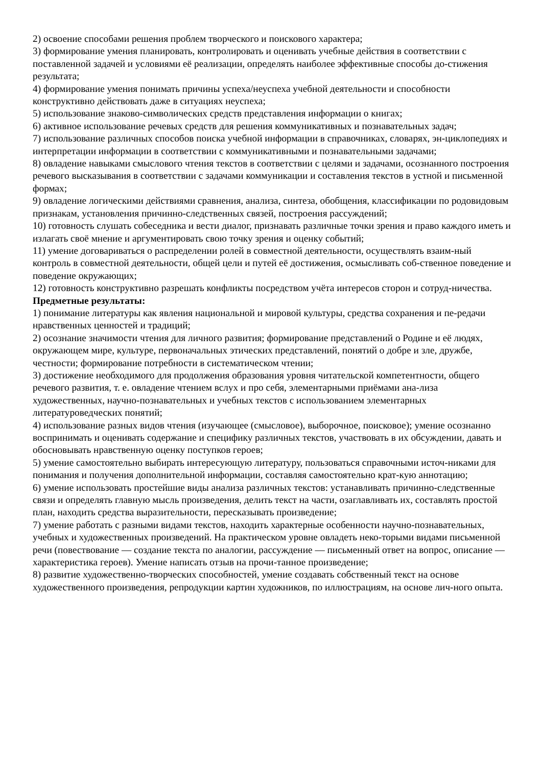2) освоение способами решения проблем творческого и поискового характера;
3) формирование умения планировать, контролировать и оценивать учебные действия в соответствии с поставленной задачей и условиями её реализации, определять наиболее эффективные способы до-стижения результата;
4) формирование умения понимать причины успеха/неуспеха учебной деятельности и способности конструктивно действовать даже в ситуациях неуспеха;
5) использование знаково-символических средств представления информации о книгах;
6) активное использование речевых средств для решения коммуникативных и познавательных задач;
7) использование различных способов поиска учебной информации в справочниках, словарях, эн-циклопедиях и интерпретации информации в соответствии с коммуникативными и познавательными задачами;
8) овладение навыками смыслового чтения текстов в соответствии с целями и задачами, осознанного построения речевого высказывания в соответствии с задачами коммуникации и составления текстов в устной и письменной формах;
9) овладение логическими действиями сравнения, анализа, синтеза, обобщения, классификации по родовидовым признакам, установления причинно-следственных связей, построения рассуждений;
10) готовность слушать собеседника и вести диалог, признавать различные точки зрения и право каждого иметь и излагать своё мнение и аргументировать свою точку зрения и оценку событий;
11) умение договариваться о распределении ролей в совместной деятельности, осуществлять взаим-ный контроль в совместной деятельности, общей цели и путей её достижения, осмысливать соб-ственное поведение и поведение окружающих;
12) готовность конструктивно разрешать конфликты посредством учёта интересов сторон и сотруд-ничества.
Предметные результаты:
1) понимание литературы как явления национальной и мировой культуры, средства сохранения и пе-редачи нравственных ценностей и традиций;
2) осознание значимости чтения для личного развития; формирование представлений о Родине и её людях, окружающем мире, культуре, первоначальных этических представлений, понятий о добре и зле, дружбе, честности; формирование потребности в систематическом чтении;
3) достижение необходимого для продолжения образования уровня читательской компетентности, общего речевого развития, т. е. овладение чтением вслух и про себя, элементарными приёмами ана-лиза художественных, научно-познавательных и учебных текстов с использованием элементарных литературоведческих понятий;
4) использование разных видов чтения (изучающее (смысловое), выборочное, поисковое); умение осознанно воспринимать и оценивать содержание и специфику различных текстов, участвовать в их обсуждении, давать и обосновывать нравственную оценку поступков героев;
5) умение самостоятельно выбирать интересующую литературу, пользоваться справочными источ-никами для понимания и получения дополнительной информации, составляя самостоятельно крат-кую аннотацию;
6) умение использовать простейшие виды анализа различных текстов: устанавливать причинно-следственные связи и определять главную мысль произведения, делить текст на части, озаглавливать их, составлять простой план, находить средства выразительности, пересказывать произведение;
7) умение работать с разными видами текстов, находить характерные особенности научно-познавательных, учебных и художественных произведений. На практическом уровне овладеть неко-торыми видами письменной речи (повествование — создание текста по аналогии, рассуждение — письменный ответ на вопрос, описание — характеристика героев). Умение написать отзыв на прочи-танное произведение;
8) развитие художественно-творческих способностей, умение создавать собственный текст на основе художественного произведения, репродукции картин художников, по иллюстрациям, на основе лич-ного опыта.